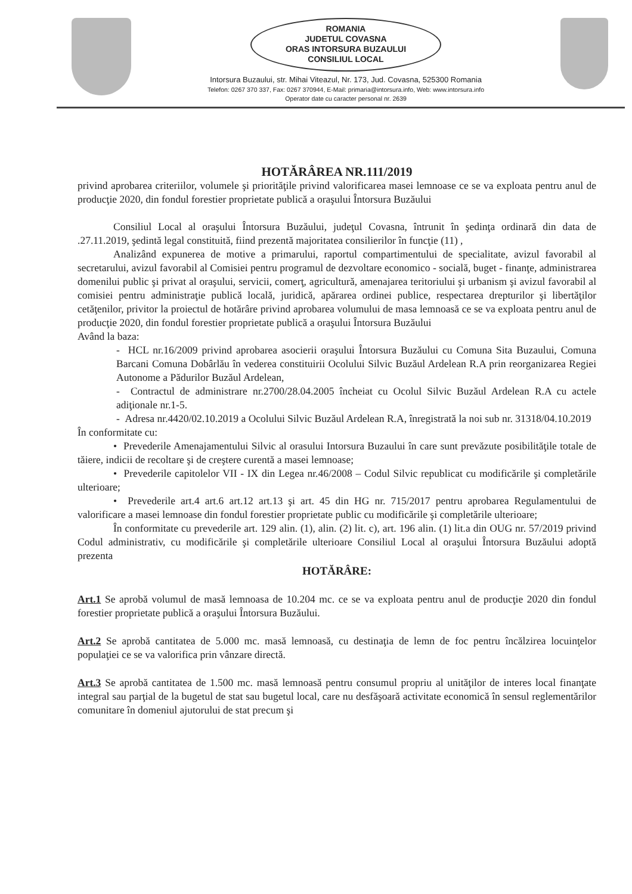ROMANIA
JUDETUL COVASNA
ORAS INTORSURA BUZAULUI
CONSILIUL LOCAL
Intorsura Buzaului, str. Mihai Viteazul, Nr. 173, Jud. Covasna, 525300 Romania
Telefon: 0267 370 337, Fax: 0267 370944, E-Mail: primaria@intorsura.info, Web: www.intorsura.info
Operator date cu caracter personal nr. 2639
HOTĂRÂREA NR.111/2019
privind aprobarea criteriilor, volumele şi priorităţile privind valorificarea masei lemnoase ce se va exploata pentru anul de producţie 2020, din fondul forestier proprietate publică a oraşului Întorsura Buzăului
Consiliul Local al oraşului Întorsura Buzăului, judeţul Covasna, întrunit în şedinţa ordinară din data de .27.11.2019, şedintă legal constituită, fiind prezentă majoritatea consilierilor în funcţie (11) ,
Analizând expunerea de motive a primarului, raportul compartimentului de specialitate, avizul favorabil al secretarului, avizul favorabil al Comisiei pentru programul de dezvoltare economico - socială, buget - finanţe, administrarea domenilui public şi privat al oraşului, servicii, comerţ, agricultură, amenajarea teritoriului şi urbanism şi avizul favorabil al comisiei pentru administraţie publică locală, juridică, apărarea ordinei publice, respectarea drepturilor şi libertăţilor cetăţenilor, privitor la proiectul de hotărâre privind aprobarea volumului de masa lemnoasă ce se va exploata pentru anul de producţie 2020, din fondul forestier proprietate publică a oraşului Întorsura Buzăului
Având la baza:
- HCL nr.16/2009 privind aprobarea asocierii oraşului Întorsura Buzăului cu Comuna Sita Buzaului, Comuna Barcani Comuna Dobârlău în vederea constituirii Ocolului Silvic Buzăul Ardelean R.A prin reorganizarea Regiei Autonome a Pădurilor Buzăul Ardelean,
- Contractul de administrare nr.2700/28.04.2005 încheiat cu Ocolul Silvic Buzăul Ardelean R.A cu actele adiţionale nr.1-5.
- Adresa nr.4420/02.10.2019 a Ocolului Silvic Buzăul Ardelean R.A, înregistrată la noi sub nr. 31318/04.10.2019
În conformitate cu:
• Prevederile Amenajamentului Silvic al orasului Intorsura Buzaului în care sunt prevăzute posibilităţile totale de tăiere, indicii de recoltare şi de creştere curentă a masei lemnoase;
• Prevederile capitolelor VII - IX din Legea nr.46/2008 – Codul Silvic republicat cu modificările şi completările ulterioare;
• Prevederile art.4 art.6 art.12 art.13 şi art. 45 din HG nr. 715/2017 pentru aprobarea Regulamentului de valorificare a masei lemnoase din fondul forestier proprietate public cu modificările şi completările ulterioare;
În conformitate cu prevederile art. 129 alin. (1), alin. (2) lit. c), art. 196 alin. (1) lit.a din OUG nr. 57/2019 privind Codul administrativ, cu modificările şi completările ulterioare Consiliul Local al oraşului Întorsura Buzăului adoptă prezenta
HOTĂRÂRE:
Art.1 Se aprobă volumul de masă lemnoasa de 10.204 mc. ce se va exploata pentru anul de producţie 2020 din fondul forestier proprietate publică a oraşului Întorsura Buzăului.
Art.2 Se aprobă cantitatea de 5.000 mc. masă lemnoasă, cu destinaţia de lemn de foc pentru încălzirea locuinţelor populaţiei ce se va valorifica prin vânzare directă.
Art.3 Se aprobă cantitatea de 1.500 mc. masă lemnoasă pentru consumul propriu al unităţilor de interes local finanţate integral sau parţial de la bugetul de stat sau bugetul local, care nu desfăşoară activitate economică în sensul reglementărilor comunitare în domeniul ajutorului de stat precum şi